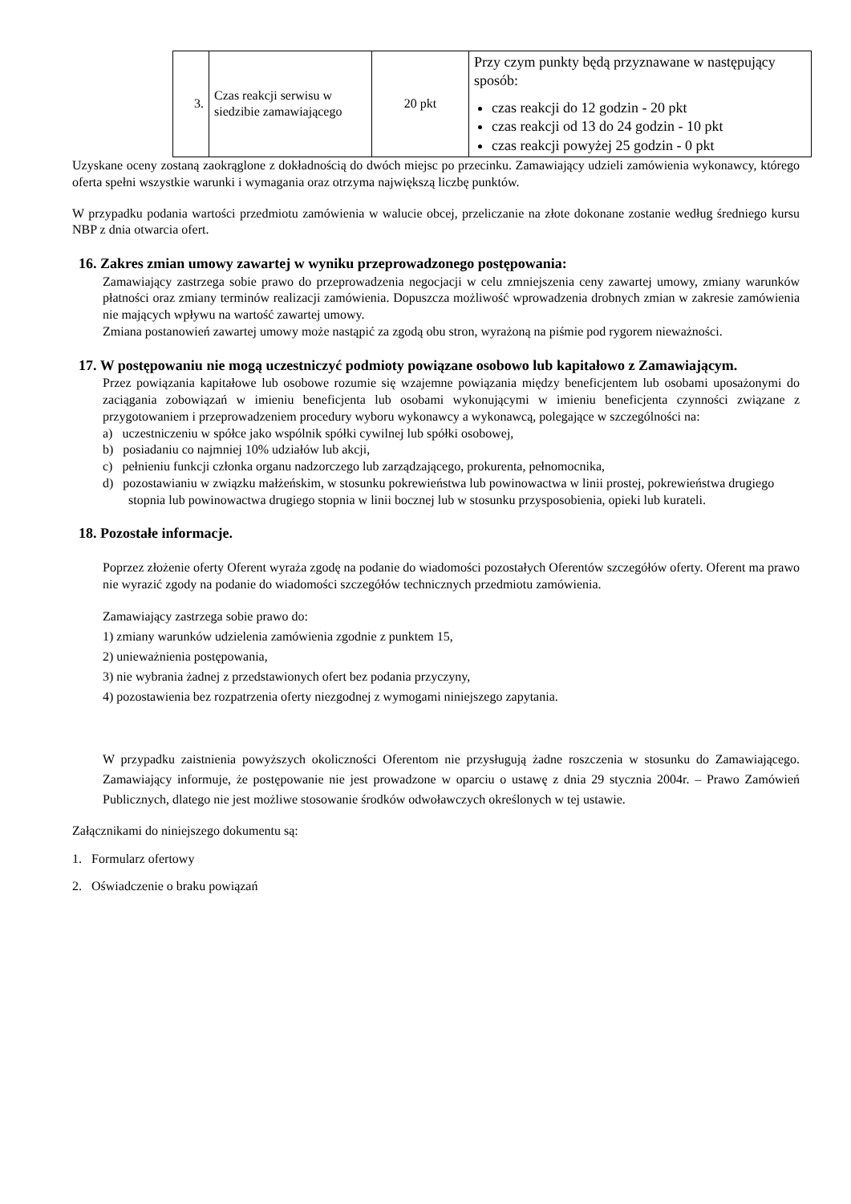| 3. | Czas reakcji serwisu w siedzibie zamawiającego | 20 pkt | Przy czym punkty będą przyznawane w następujący sposób: czas reakcji do 12 godzin - 20 pkt czas reakcji od 13 do 24 godzin - 10 pkt czas reakcji powyżej 25 godzin - 0 pkt |
Uzyskane oceny zostaną zaokrąglone z dokładnością do dwóch miejsc po przecinku. Zamawiający udzieli zamówienia wykonawcy, którego oferta spełni wszystkie warunki i wymagania oraz otrzyma największą liczbę punktów.
W przypadku podania wartości przedmiotu zamówienia w walucie obcej, przeliczanie na złote dokonane zostanie według średniego kursu NBP z dnia otwarcia ofert.
16. Zakres zmian umowy zawartej w wyniku przeprowadzonego postępowania:
Zamawiający zastrzega sobie prawo do przeprowadzenia negocjacji w celu zmniejszenia ceny zawartej umowy, zmiany warunków płatności oraz zmiany terminów realizacji zamówienia. Dopuszcza możliwość wprowadzenia drobnych zmian w zakresie zamówienia nie mających wpływu na wartość zawartej umowy.
Zmiana postanowień zawartej umowy może nastąpić za zgodą obu stron, wyrażoną na piśmie pod rygorem nieważności.
17. W postępowaniu nie mogą uczestniczyć podmioty powiązane osobowo lub kapitałowo z Zamawiającym.
Przez powiązania kapitałowe lub osobowe rozumie się wzajemne powiązania między beneficjentem lub osobami uposażonymi do zaciągania zobowiązań w imieniu beneficjenta lub osobami wykonującymi w imieniu beneficjenta czynności związane z przygotowaniem i przeprowadzeniem procedury wyboru wykonawcy a wykonawcą, polegające w szczególności na:
a) uczestniczeniu w spółce jako wspólnik spółki cywilnej lub spółki osobowej,
b) posiadaniu co najmniej 10% udziałów lub akcji,
c) pełnieniu funkcji członka organu nadzorczego lub zarządzającego, prokurenta, pełnomocnika,
d) pozostawianiu w związku małżeńskim, w stosunku pokrewieństwa lub powinowactwa w linii prostej, pokrewieństwa drugiego stopnia lub powinowactwa drugiego stopnia w linii bocznej lub w stosunku przysposobienia, opieki lub kurateli.
18. Pozostałe informacje.
Poprzez złożenie oferty Oferent wyraża zgodę na podanie do wiadomości pozostałych Oferentów szczegółów oferty. Oferent ma prawo nie wyrazić zgody na podanie do wiadomości szczegółów technicznych przedmiotu zamówienia.
Zamawiający zastrzega sobie prawo do:
1) zmiany warunków udzielenia zamówienia zgodnie z punktem 15,
2) unieważnienia postępowania,
3) nie wybrania żadnej z przedstawionych ofert bez podania przyczyny,
4) pozostawienia bez rozpatrzenia oferty niezgodnej z wymogami niniejszego zapytania.
W przypadku zaistnienia powyższych okoliczności Oferentom nie przysługują żadne roszczenia w stosunku do Zamawiającego. Zamawiający informuje, że postępowanie nie jest prowadzone w oparciu o ustawę z dnia 29 stycznia 2004r. – Prawo Zamówień Publicznych, dlatego nie jest możliwe stosowanie środków odwoławczych określonych w tej ustawie.
Załącznikami do niniejszego dokumentu są:
1. Formularz ofertowy
2. Oświadczenie o braku powiązań